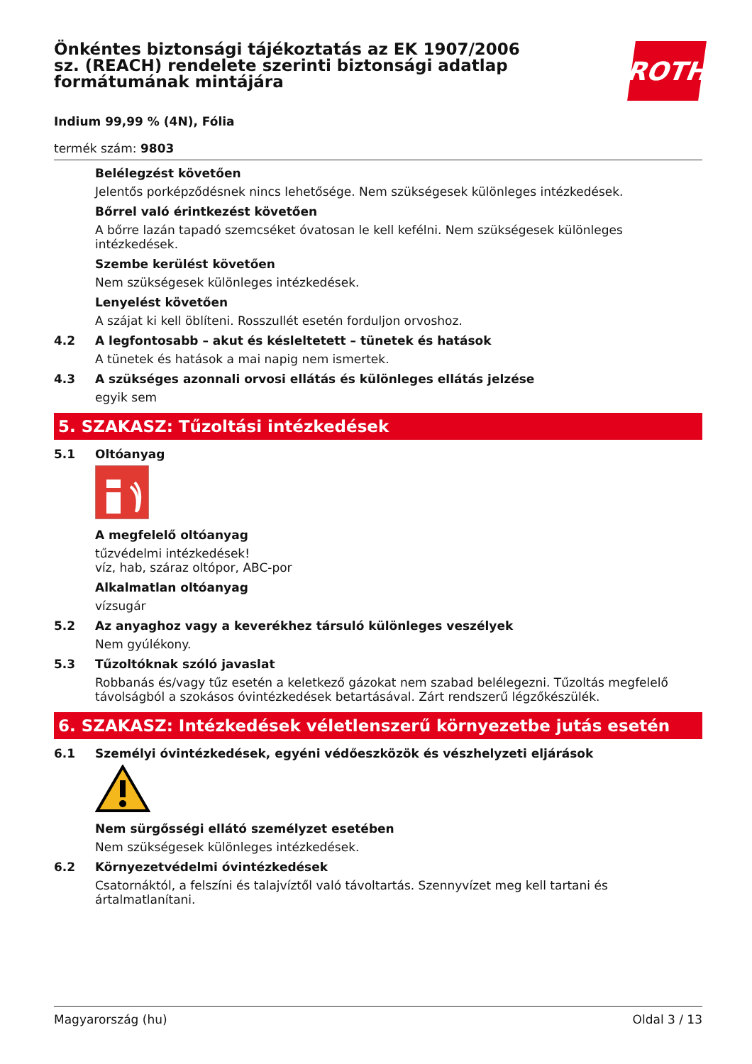ROTH
Önkéntes biztonsági tájékoztatás az EK 1907/2006 sz. (REACH) rendelete szerinti biztonsági adatlap formátumának mintájára
Indium 99,99 % (4N), Fólia
termék szám: 9803
Belélegzést követően
Jelentős porképződésnek nincs lehetősége. Nem szükségesek különleges intézkedések.
Bőrrel való érintkezést követően
A bőrre lazán tapadó szemcséket óvatosan le kell kefélni. Nem szükségesek különleges intézkedések.
Szembe kerülést követően
Nem szükségesek különleges intézkedések.
Lenyelést követően
A szájat ki kell öblíteni. Rosszullét esetén forduljon orvoshoz.
4.2 A legfontosabb – akut és késleltetett – tünetek és hatások
A tünetek és hatások a mai napig nem ismertek.
4.3 A szükséges azonnali orvosi ellátás és különleges ellátás jelzése
egyik sem
5. SZAKASZ: Tűzoltási intézkedések
5.1 Oltóanyag
A megfelelő oltóanyag
tűzvédelmi intézkedések!
víz, hab, száraz oltópor, ABC-por
Alkalmatlan oltóanyag
vízsugár
5.2 Az anyaghoz vagy a keverékhez társuló különleges veszélyek
Nem gyúlékony.
5.3 Tűzoltóknak szóló javaslat
Robbanás és/vagy tűz esetén a keletkező gázokat nem szabad belélegezni. Tűzoltás megfelelő távolságból a szokásos óvintézkedések betartásával. Zárt rendszerű légzőkészülék.
6. SZAKASZ: Intézkedések véletlenszerű környezetbe jutás esetén
6.1 Személyi óvintézkedések, egyéni védőeszközök és vészhelyzeti eljárások
Nem sürgősségi ellátó személyzet esetében
Nem szükségesek különleges intézkedések.
6.2 Környezetvédelmi óvintézkedések
Csatornáktól, a felszíni és talajvíztől való távoltartás. Szennyvízet meg kell tartani és ártalmatlanítani.
Magyarország (hu) Oldal 3 / 13